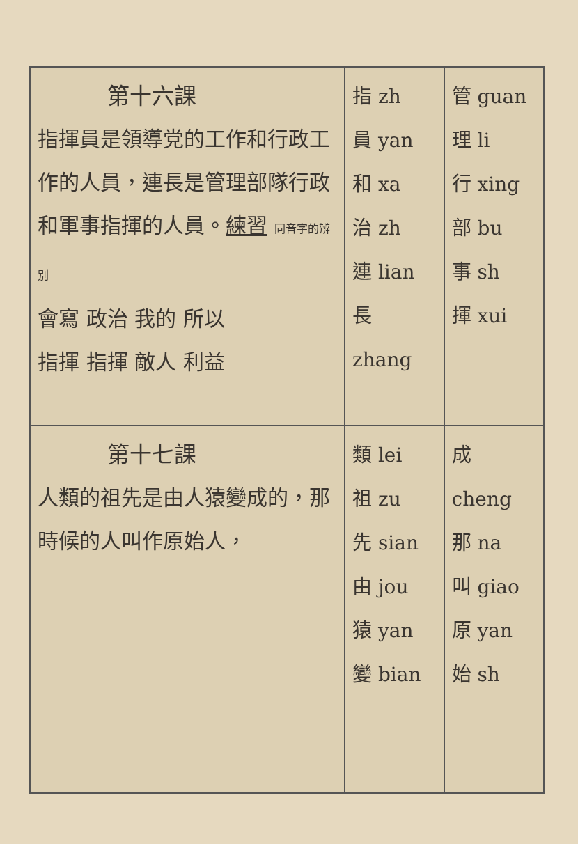| 第十六課 指揮員是領導党的工作和行政工作的人員，連長是管理部隊行政和軍事指揮的人員。 練習 同音字的辨别 會寫 政治 我的 所以 指揮 指揮 敵人 利益 | 指 zh 員 yan 和 xa 治 zh 連 lian 長 zhang | 管 guan 理 li 行 xing 部 bu 事 sh 揮 xui |
| 第十七課 人類的祖先是由人猿變成的，那時候的人叫作原始人， | 類 lei 祖 zu 先 sian 由 jou 猿 yan 變 bian | 成 cheng 那 na 叫 giao 原 yan 始 sh |